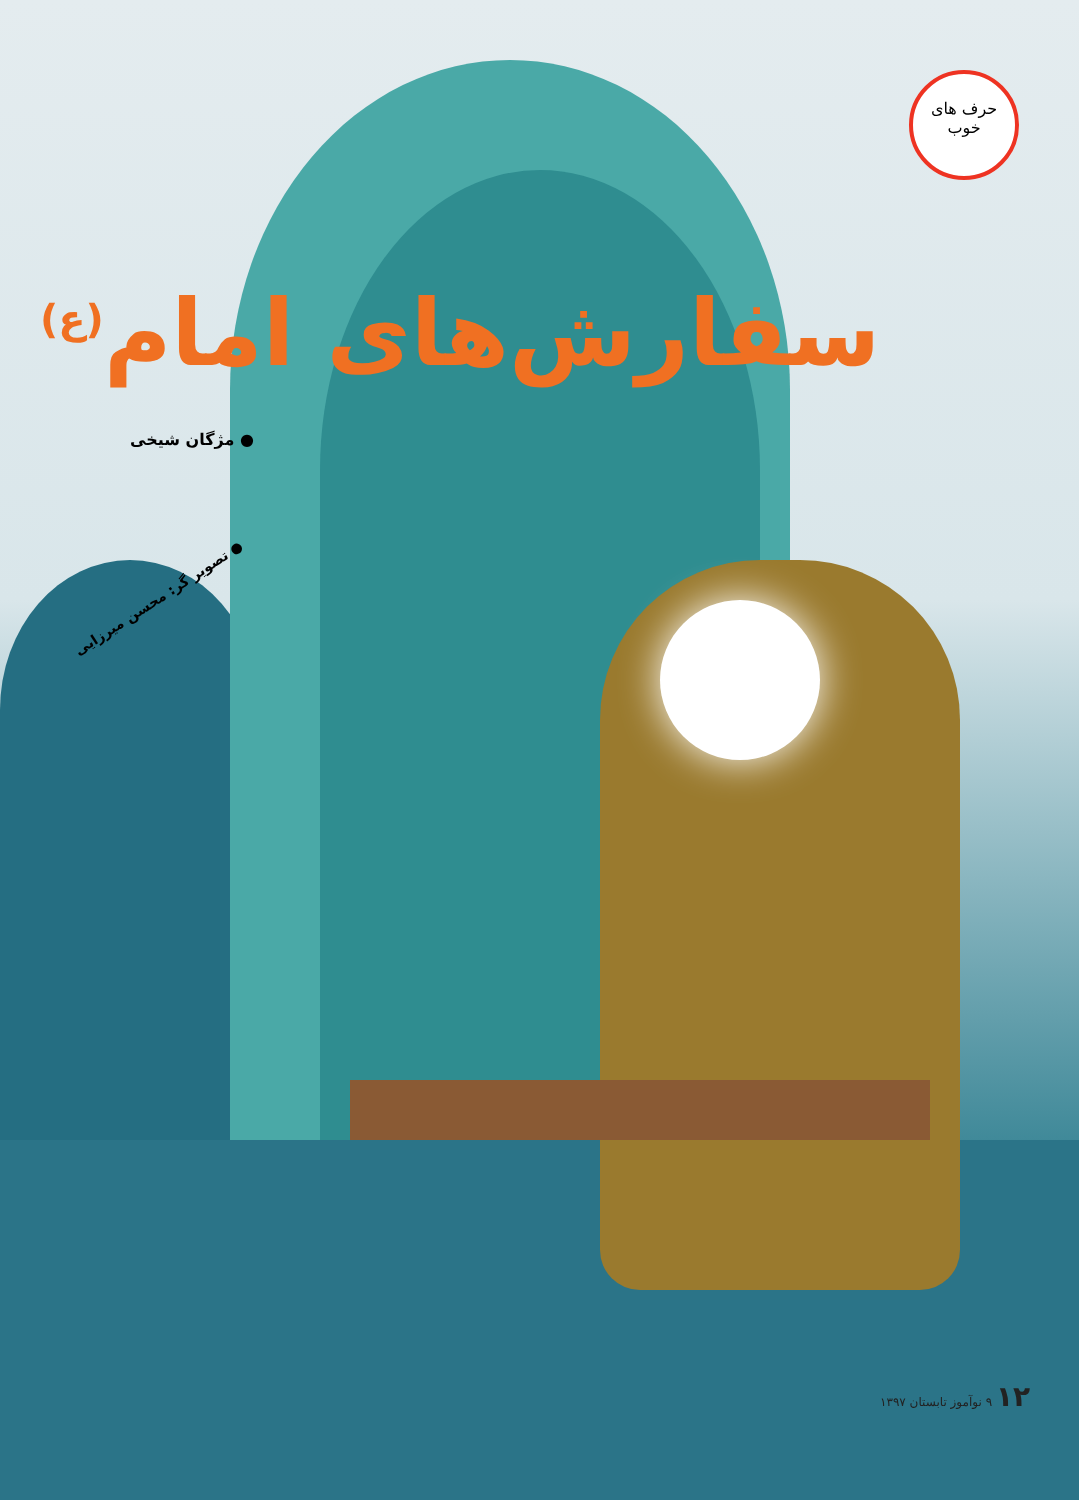حرف های
خوب
سفارش‌های امام<sup>(ع)</sup>
● مژگان شیخی
● تصویر گر: محسن میرزایی
۱۲ ۹ نوآموز تابستان ۱۳۹۷